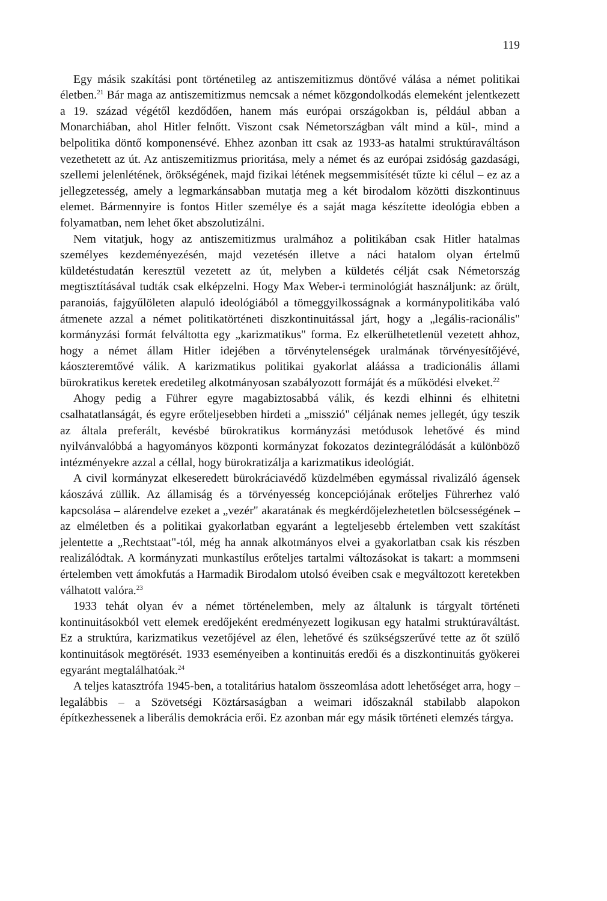119
Egy másik szakítási pont történetileg az antiszemitizmus döntővé válása a német politikai életben.<sup>21</sup> Bár maga az antiszemitizmus nemcsak a német közgondolkodás elemeként jelentkezett a 19. század végétől kezdődően, hanem más európai országokban is, például abban a Monarchiában, ahol Hitler felnőtt. Viszont csak Németországban vált mind a kül-, mind a belpolitika döntő komponensévé. Ehhez azonban itt csak az 1933-as hatalmi struktúraváltáson vezethetett az út. Az antiszemitizmus prioritása, mely a német és az európai zsidóság gazdasági, szellemi jelenlétének, örökségének, majd fizikai létének megsemmisítését tűzte ki célul – ez az a jellegzetesség, amely a legmarkánsabban mutatja meg a két birodalom közötti diszkontinuus elemet. Bármennyire is fontos Hitler személye és a saját maga készítette ideológia ebben a folyamatban, nem lehet őket abszolutizálni.
Nem vitatjuk, hogy az antiszemitizmus uralmához a politikában csak Hitler hatalmas személyes kezdeményezésén, majd vezetésén illetve a náci hatalom olyan értelmű küldetéstudatán keresztül vezetett az út, melyben a küldetés célját csak Németország megtisztításával tudták csak elképzelni. Hogy Max Weber-i terminológiát használjunk: az őrült, paranoiás, fajgyűlöleten alapuló ideológiából a tömeggyilkosságnak a kormánypolitikába való átmenete azzal a német politikatörténeti diszkontinuitással járt, hogy a „legális-racionális" kormányzási formát felváltotta egy „karizmatikus" forma. Ez elkerülhetetlenül vezetett ahhoz, hogy a német állam Hitler idejében a törvénytelenségek uralmának törvényesítőjévé, káoszteremtővé válik. A karizmatikus politikai gyakorlat aláássa a tradicionális állami bürokratikus keretek eredetileg alkotmányosan szabályozott formáját és a működési elveket.<sup>22</sup>
Ahogy pedig a Führer egyre magabiztosabbá válik, és kezdi elhinni és elhitetni csalhatatlanságát, és egyre erőteljesebben hirdeti a „misszió" céljának nemes jellegét, úgy teszik az általa preferált, kevésbé bürokratikus kormányzási metódusok lehetővé és mind nyilvánvalóbbá a hagyományos központi kormányzat fokozatos dezintegrálódását a különböző intézményekre azzal a céllal, hogy bürokratizálja a karizmatikus ideológiát.
A civil kormányzat elkeseredett bürokráciavédő küzdelmében egymással rivalizáló ágensek káoszává züllik. Az államiság és a törvényesség koncepciójának erőteljes Führerhez való kapcsolása – alárendelve ezeket a „vezér" akaratának és megkérdőjelezhetetlen bölcsességének – az elméletben és a politikai gyakorlatban egyaránt a legteljesebb értelemben vett szakítást jelentette a „Rechtstaat"-tól, még ha annak alkotmányos elvei a gyakorlatban csak kis részben realizálódtak. A kormányzati munkastílus erőteljes tartalmi változásokat is takart: a mommseni értelemben vett ámokfutás a Harmadik Birodalom utolsó éveiben csak e megváltozott keretekben válhatott valóra.<sup>23</sup>
1933 tehát olyan év a német történelemben, mely az általunk is tárgyalt történeti kontinuitásokból vett elemek eredőjeként eredményezett logikusan egy hatalmi struktúraváltást. Ez a struktúra, karizmatikus vezetőjével az élen, lehetővé és szükségszerűvé tette az őt szülő kontinuitások megtörését. 1933 eseményeiben a kontinuitás eredői és a diszkontinuitás gyökerei egyaránt megtalálhatóak.<sup>24</sup>
A teljes katasztrófa 1945-ben, a totalitárius hatalom összeomlása adott lehetőséget arra, hogy – legalábbis – a Szövetségi Köztársaságban a weimari időszaknál stabilabb alapokon építkezhessenek a liberális demokrácia erői. Ez azonban már egy másik történeti elemzés tárgya.